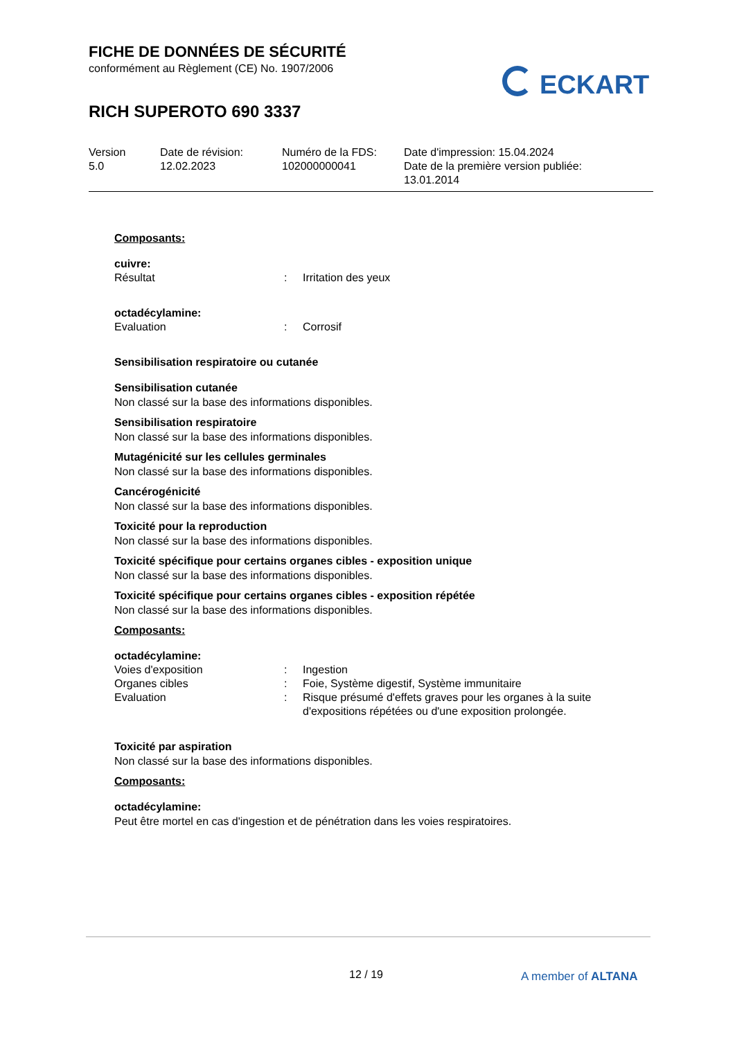FICHE DE DONNÉES DE SÉCURITÉ
conformément au Règlement (CE) No. 1907/2006
RICH SUPEROTO 690 3337
ECKART
| Version 5.0 | Date de révision: 12.02.2023 | Numéro de la FDS: 102000000041 | Date d'impression: 15.04.2024 Date de la première version publiée: 13.01.2014 |
Composants:
cuivre:
| Résultat | : | Irritation des yeux |
octadécylamine:
| Evaluation | : | Corrosif |
Sensibilisation respiratoire ou cutanée
Sensibilisation cutanée
Non classé sur la base des informations disponibles.
Sensibilisation respiratoire
Non classé sur la base des informations disponibles.
Mutagénicité sur les cellules germinales
Non classé sur la base des informations disponibles.
Cancérogénicité
Non classé sur la base des informations disponibles.
Toxicité pour la reproduction
Non classé sur la base des informations disponibles.
Toxicité spécifique pour certains organes cibles - exposition unique
Non classé sur la base des informations disponibles.
Toxicité spécifique pour certains organes cibles - exposition répétée
Non classé sur la base des informations disponibles.
Composants:
octadécylamine:
| Voies d'exposition | : | Ingestion |
| Organes cibles | : | Foie, Système digestif, Système immunitaire |
| Evaluation | : | Risque présumé d'effets graves pour les organes à la suite d'expositions répétées ou d'une exposition prolongée. |
Toxicité par aspiration
Non classé sur la base des informations disponibles.
Composants:
octadécylamine:
Peut être mortel en cas d'ingestion et de pénétration dans les voies respiratoires.
12 / 19 A member of ALTANA